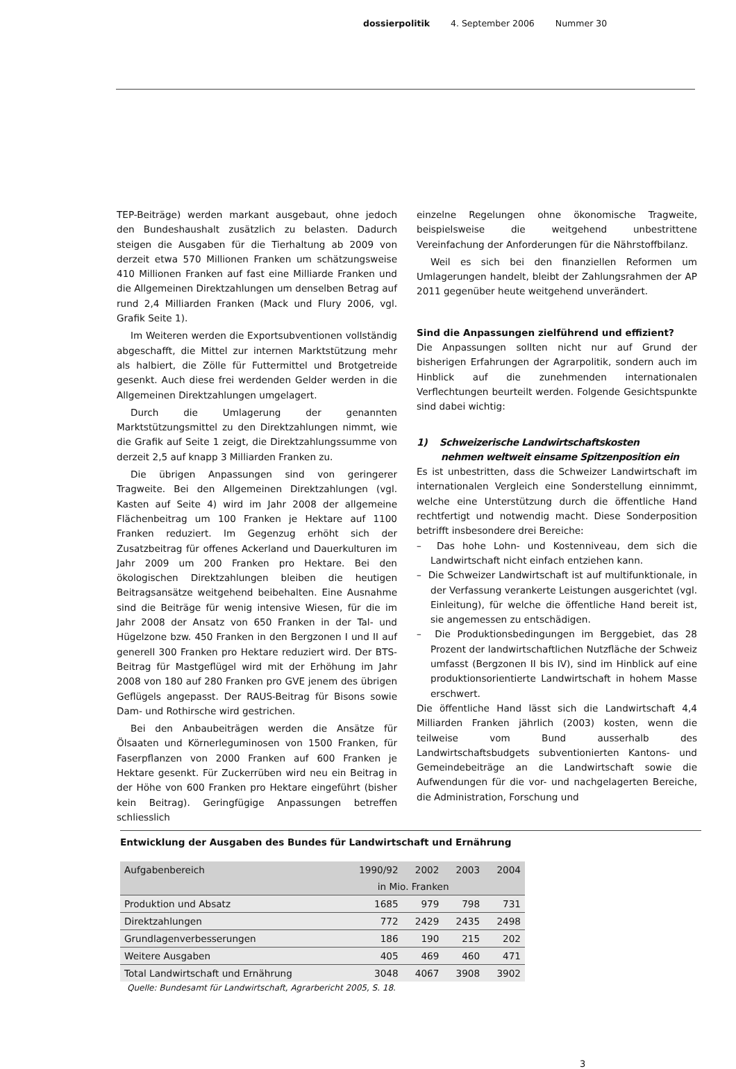dossierpolitik 4. September 2006 Nummer 30
TEP-Beiträge) werden markant ausgebaut, ohne jedoch den Bundeshaushalt zusätzlich zu belasten. Dadurch steigen die Ausgaben für die Tierhaltung ab 2009 von derzeit etwa 570 Millionen Franken um schätzungsweise 410 Millionen Franken auf fast eine Milliarde Franken und die Allgemeinen Direktzahlungen um denselben Betrag auf rund 2,4 Milliarden Franken (Mack und Flury 2006, vgl. Grafik Seite 1).
Im Weiteren werden die Exportsubventionen vollständig abgeschafft, die Mittel zur internen Marktstützung mehr als halbiert, die Zölle für Futtermittel und Brotgetreide gesenkt. Auch diese frei werdenden Gelder werden in die Allgemeinen Direktzahlungen umgelagert.
Durch die Umlagerung der genannten Marktstützungsmittel zu den Direktzahlungen nimmt, wie die Grafik auf Seite 1 zeigt, die Direktzahlungssumme von derzeit 2,5 auf knapp 3 Milliarden Franken zu.
Die übrigen Anpassungen sind von geringerer Tragweite. Bei den Allgemeinen Direktzahlungen (vgl. Kasten auf Seite 4) wird im Jahr 2008 der allgemeine Flächenbeitrag um 100 Franken je Hektare auf 1100 Franken reduziert. Im Gegenzug erhöht sich der Zusatzbeitrag für offenes Ackerland und Dauerkulturen im Jahr 2009 um 200 Franken pro Hektare. Bei den ökologischen Direktzahlungen bleiben die heutigen Beitragsansätze weitgehend beibehalten. Eine Ausnahme sind die Beiträge für wenig intensive Wiesen, für die im Jahr 2008 der Ansatz von 650 Franken in der Tal- und Hügelzone bzw. 450 Franken in den Bergzonen I und II auf generell 300 Franken pro Hektare reduziert wird. Der BTS-Beitrag für Mastgeflügel wird mit der Erhöhung im Jahr 2008 von 180 auf 280 Franken pro GVE jenem des übrigen Geflügels angepasst. Der RAUS-Beitrag für Bisons sowie Dam- und Rothirsche wird gestrichen.
Bei den Anbaubeiträgen werden die Ansätze für Ölsaaten und Körnerleguminosen von 1500 Franken, für Faserpflanzen von 2000 Franken auf 600 Franken je Hektare gesenkt. Für Zuckerrüben wird neu ein Beitrag in der Höhe von 600 Franken pro Hektare eingeführt (bisher kein Beitrag). Geringfügige Anpassungen betreffen schliesslich
einzelne Regelungen ohne ökonomische Tragweite, beispielsweise die weitgehend unbestrittene Vereinfachung der Anforderungen für die Nährstoffbilanz.
Weil es sich bei den finanziellen Reformen um Umlagerungen handelt, bleibt der Zahlungsrahmen der AP 2011 gegenüber heute weitgehend unverändert.
Sind die Anpassungen zielführend und effizient?
Die Anpassungen sollten nicht nur auf Grund der bisherigen Erfahrungen der Agrarpolitik, sondern auch im Hinblick auf die zunehmenden internationalen Verflechtungen beurteilt werden. Folgende Gesichtspunkte sind dabei wichtig:
1) Schweizerische Landwirtschaftskosten
nehmen weltweit einsame Spitzenposition ein
Es ist unbestritten, dass die Schweizer Landwirtschaft im internationalen Vergleich eine Sonderstellung einnimmt, welche eine Unterstützung durch die öffentliche Hand rechtfertigt und notwendig macht. Diese Sonderposition betrifft insbesondere drei Bereiche:
– Das hohe Lohn- und Kostenniveau, dem sich die Landwirtschaft nicht einfach entziehen kann.
– Die Schweizer Landwirtschaft ist auf multifunktionale, in der Verfassung verankerte Leistungen ausgerichtet (vgl. Einleitung), für welche die öffentliche Hand bereit ist, sie angemessen zu entschädigen.
– Die Produktionsbedingungen im Berggebiet, das 28 Prozent der landwirtschaftlichen Nutzfläche der Schweiz umfasst (Bergzonen II bis IV), sind im Hinblick auf eine produktionsorientierte Landwirtschaft in hohem Masse erschwert.
Die öffentliche Hand lässt sich die Landwirtschaft 4,4 Milliarden Franken jährlich (2003) kosten, wenn die teilweise vom Bund ausserhalb des Landwirtschaftsbudgets subventionierten Kantons- und Gemeindebeiträge an die Landwirtschaft sowie die Aufwendungen für die vor- und nachgelagerten Bereiche, die Administration, Forschung und
Entwicklung der Ausgaben des Bundes für Landwirtschaft und Ernährung
| Aufgabenbereich | 1990/92 | 2002 | 2003 | 2004 |
| --- | --- | --- | --- | --- |
| | in Mio. Franken | | | |
| Produktion und Absatz | 1685 | 979 | 798 | 731 |
| Direktzahlungen | 772 | 2429 | 2435 | 2498 |
| Grundlagenverbesserungen | 186 | 190 | 215 | 202 |
| Weitere Ausgaben | 405 | 469 | 460 | 471 |
| Total Landwirtschaft und Ernährung | 3048 | 4067 | 3908 | 3902 |
Quelle: Bundesamt für Landwirtschaft, Agrarbericht 2005, S. 18.
3